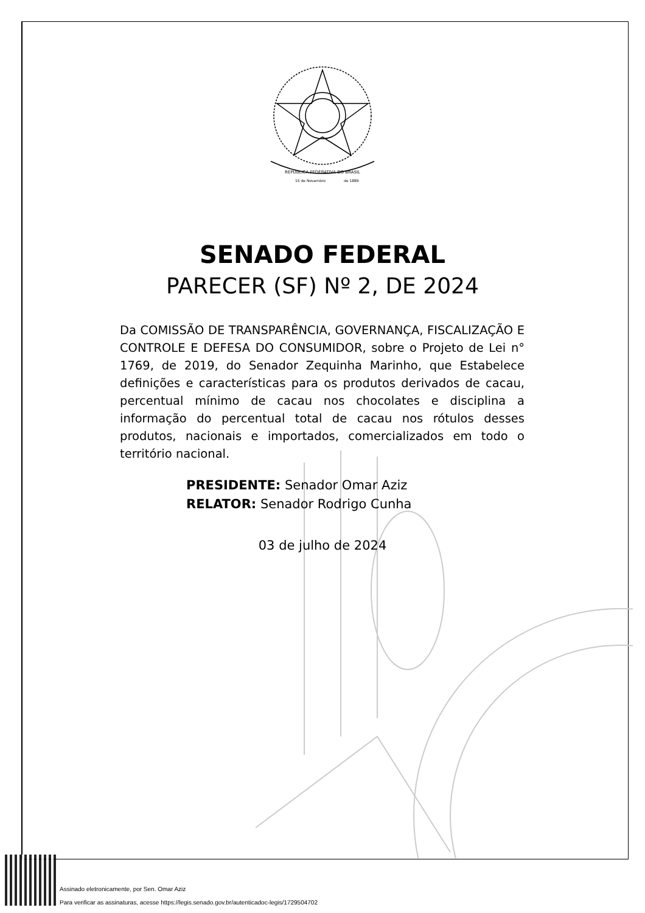REPÚBLICA FEDERATIVA DO BRASIL
15 de Novembro
de 1889
SENADO FEDERAL
PARECER (SF) Nº 2, DE 2024
Da COMISSÃO DE TRANSPARÊNCIA, GOVERNANÇA, FISCALIZAÇÃO E CONTROLE E DEFESA DO CONSUMIDOR, sobre o Projeto de Lei n° 1769, de 2019, do Senador Zequinha Marinho, que Estabelece definições e características para os produtos derivados de cacau, percentual mínimo de cacau nos chocolates e disciplina a informação do percentual total de cacau nos rótulos desses produtos, nacionais e importados, comercializados em todo o território nacional.
PRESIDENTE: Senador Omar Aziz
RELATOR: Senador Rodrigo Cunha
03 de julho de 2024
Assinado eletronicamente, por Sen. Omar Aziz
Para verificar as assinaturas, acesse https://legis.senado.gov.br/autenticadoc-legis/1729504702